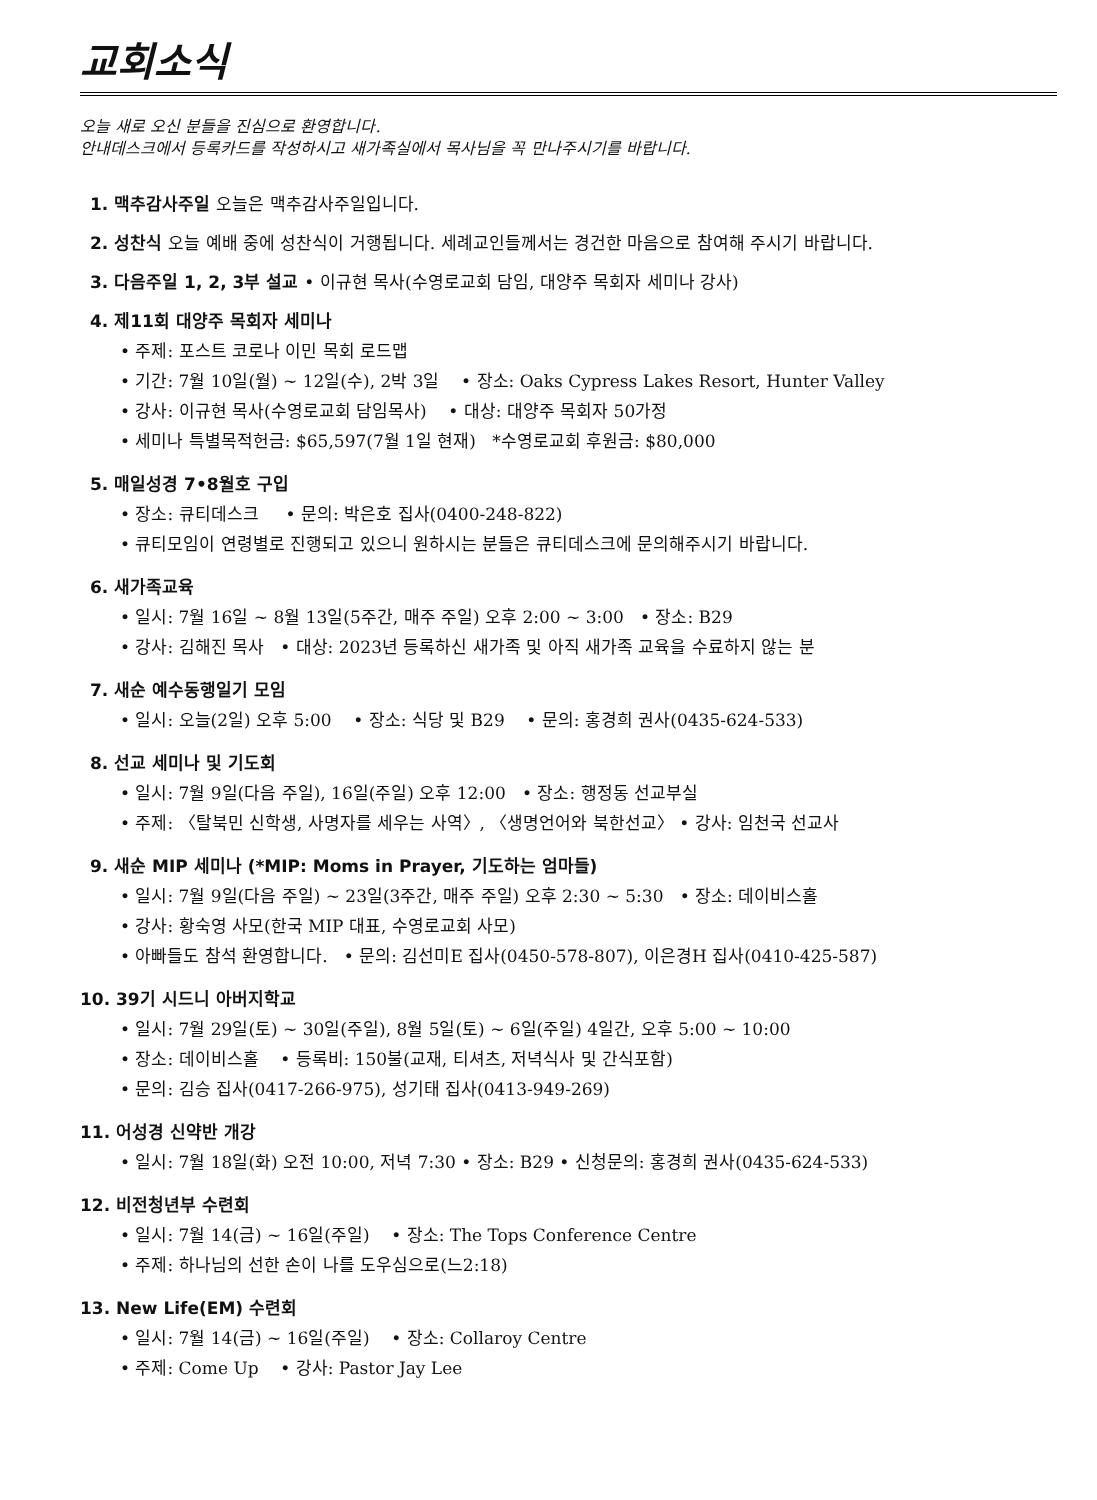교회소식
오늘 새로 오신 분들을 진심으로 환영합니다.
안내데스크에서 등록카드를 작성하시고 새가족실에서 목사님을 꼭 만나주시기를 바랍니다.
1. 맥추감사주일 오늘은 맥추감사주일입니다.
2. 성찬식 오늘 예배 중에 성찬식이 거행됩니다. 세례교인들께서는 경건한 마음으로 참여해 주시기 바랍니다.
3. 다음주일 1, 2, 3부 설교 • 이규현 목사(수영로교회 담임, 대양주 목회자 세미나 강사)
4. 제11회 대양주 목회자 세미나
• 주제: 포스트 코로나 이민 목회 로드맵
• 기간: 7월 10일(월) ~ 12일(수), 2박 3일 • 장소: Oaks Cypress Lakes Resort, Hunter Valley
• 강사: 이규현 목사(수영로교회 담임목사) • 대상: 대양주 목회자 50가정
• 세미나 특별목적헌금: $65,597(7월 1일 현재) *수영로교회 후원금: $80,000
5. 매일성경 7•8월호 구입
• 장소: 큐티데스크 • 문의: 박은호 집사(0400-248-822)
• 큐티모임이 연령별로 진행되고 있으니 원하시는 분들은 큐티데스크에 문의해주시기 바랍니다.
6. 새가족교육
• 일시: 7월 16일 ~ 8월 13일(5주간, 매주 주일) 오후 2:00 ~ 3:00 • 장소: B29
• 강사: 김해진 목사 • 대상: 2023년 등록하신 새가족 및 아직 새가족 교육을 수료하지 않는 분
7. 새순 예수동행일기 모임
• 일시: 오늘(2일) 오후 5:00 • 장소: 식당 및 B29 • 문의: 홍경희 권사(0435-624-533)
8. 선교 세미나 및 기도회
• 일시: 7월 9일(다음 주일), 16일(주일) 오후 12:00 • 장소: 행정동 선교부실
• 주제: 〈탈북민 신학생, 사명자를 세우는 사역〉, 〈생명언어와 북한선교〉 • 강사: 임천국 선교사
9. 새순 MIP 세미나 (*MIP: Moms in Prayer, 기도하는 엄마들)
• 일시: 7월 9일(다음 주일) ~ 23일(3주간, 매주 주일) 오후 2:30 ~ 5:30 • 장소: 데이비스홀
• 강사: 황숙영 사모(한국 MIP 대표, 수영로교회 사모)
• 아빠들도 참석 환영합니다. • 문의: 김선미E 집사(0450-578-807), 이은경H 집사(0410-425-587)
10. 39기 시드니 아버지학교
• 일시: 7월 29일(토) ~ 30일(주일), 8월 5일(토) ~ 6일(주일) 4일간, 오후 5:00 ~ 10:00
• 장소: 데이비스홀 • 등록비: 150불(교재, 티셔츠, 저녁식사 및 간식포함)
• 문의: 김승 집사(0417-266-975), 성기태 집사(0413-949-269)
11. 어성경 신약반 개강
• 일시: 7월 18일(화) 오전 10:00, 저녁 7:30 • 장소: B29 • 신청문의: 홍경희 권사(0435-624-533)
12. 비전청년부 수련회
• 일시: 7월 14(금) ~ 16일(주일) • 장소: The Tops Conference Centre
• 주제: 하나님의 선한 손이 나를 도우심으로(느2:18)
13. New Life(EM) 수련회
• 일시: 7월 14(금) ~ 16일(주일) • 장소: Collaroy Centre
• 주제: Come Up • 강사: Pastor Jay Lee